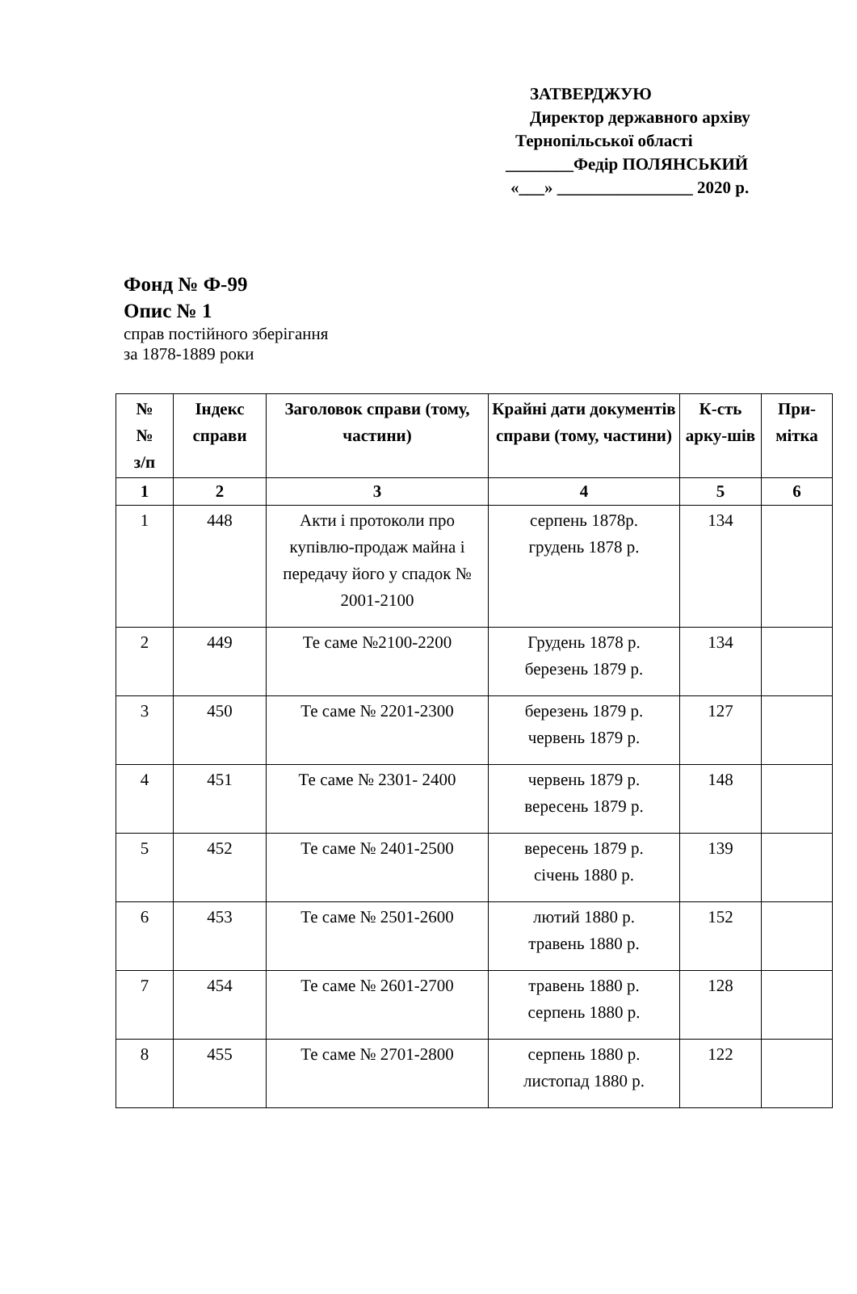ЗАТВЕРДЖУЮ
Директор державного архіву
Тернопільської області
________Федір ПОЛЯНСЬКИЙ
«___» ________________ 2020 р.
Фонд № Ф-99
Опис № 1
справ постійного зберігання
за 1878-1889 роки
| № № з/п | Індекс справи | Заголовок справи (тому, частини) | Крайні дати документів справи (тому, частини) | К-сть арку-шів | При-мітка |
| --- | --- | --- | --- | --- | --- |
| 1 | 2 | 3 | 4 | 5 | 6 |
| 1 | 448 | Акти і протоколи про купівлю-продаж майна і передачу його у спадок № 2001-2100 | серпень 1878р. грудень 1878 р. | 134 | |
| 2 | 449 | Те саме №2100-2200 | Грудень 1878 р. березень 1879 р. | 134 | |
| 3 | 450 | Те саме № 2201-2300 | березень 1879 р. червень 1879 р. | 127 | |
| 4 | 451 | Те саме № 2301- 2400 | червень 1879 р. вересень 1879 р. | 148 | |
| 5 | 452 | Те саме № 2401-2500 | вересень 1879 р. січень 1880 р. | 139 | |
| 6 | 453 | Те саме № 2501-2600 | лютий 1880 р. травень 1880 р. | 152 | |
| 7 | 454 | Те саме № 2601-2700 | травень 1880 р. серпень 1880 р. | 128 | |
| 8 | 455 | Те саме № 2701-2800 | серпень 1880 р. листопад 1880 р. | 122 | |